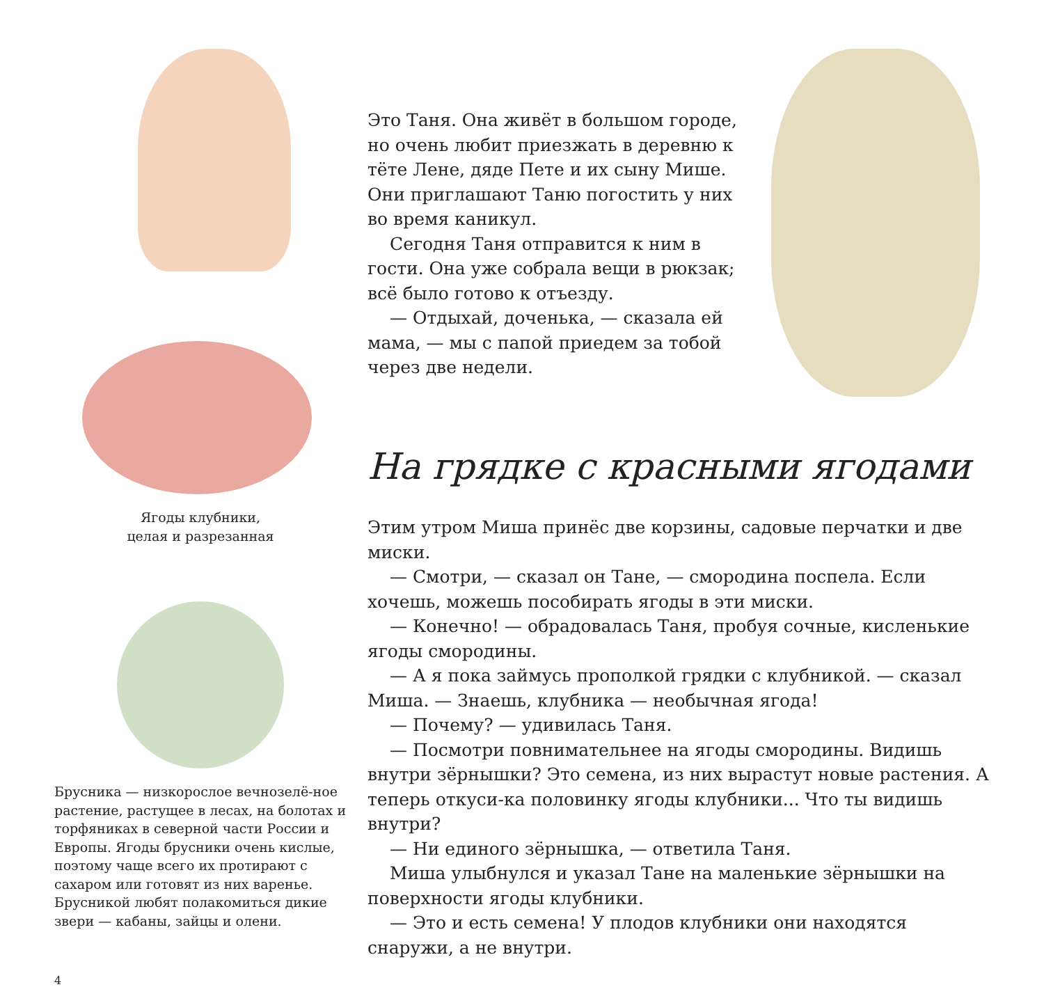Ягоды клубники,
целая и разрезанная
Брусника — низкорослое вечнозелё-ное растение, растущее в лесах, на болотах и торфяниках в северной части России и Европы. Ягоды брусники очень кислые, поэтому чаще всего их протирают с сахаром или готовят из них варенье. Брусникой любят полакомиться дикие звери — кабаны, зайцы и олени.
Это Таня. Она живёт в большом городе, но очень любит приезжать в деревню к тёте Лене, дяде Пете и их сыну Мише. Они приглашают Таню погостить у них во время каникул.
Сегодня Таня отправится к ним в гости. Она уже собрала вещи в рюкзак; всё было готово к отъезду.
— Отдыхай, доченька, — сказала ей мама, — мы с папой приедем за тобой через две недели.
На грядке с красными ягодами
Этим утром Миша принёс две корзины, садовые перчатки и две миски.
— Смотри, — сказал он Тане, — смородина поспела. Если хочешь, можешь пособирать ягоды в эти миски.
— Конечно! — обрадовалась Таня, пробуя сочные, кисленькие ягоды смородины.
— А я пока займусь прополкой грядки с клубникой. — сказал Миша. — Знаешь, клубника — необычная ягода!
— Почему? — удивилась Таня.
— Посмотри повнимательнее на ягоды смородины. Видишь внутри зёрнышки? Это семена, из них вырастут новые растения. А теперь откуси-ка половинку ягоды клубники... Что ты видишь внутри?
— Ни единого зёрнышка, — ответила Таня.
Миша улыбнулся и указал Тане на маленькие зёрнышки на поверхности ягоды клубники.
— Это и есть семена! У плодов клубники они находятся снаружи, а не внутри.
4